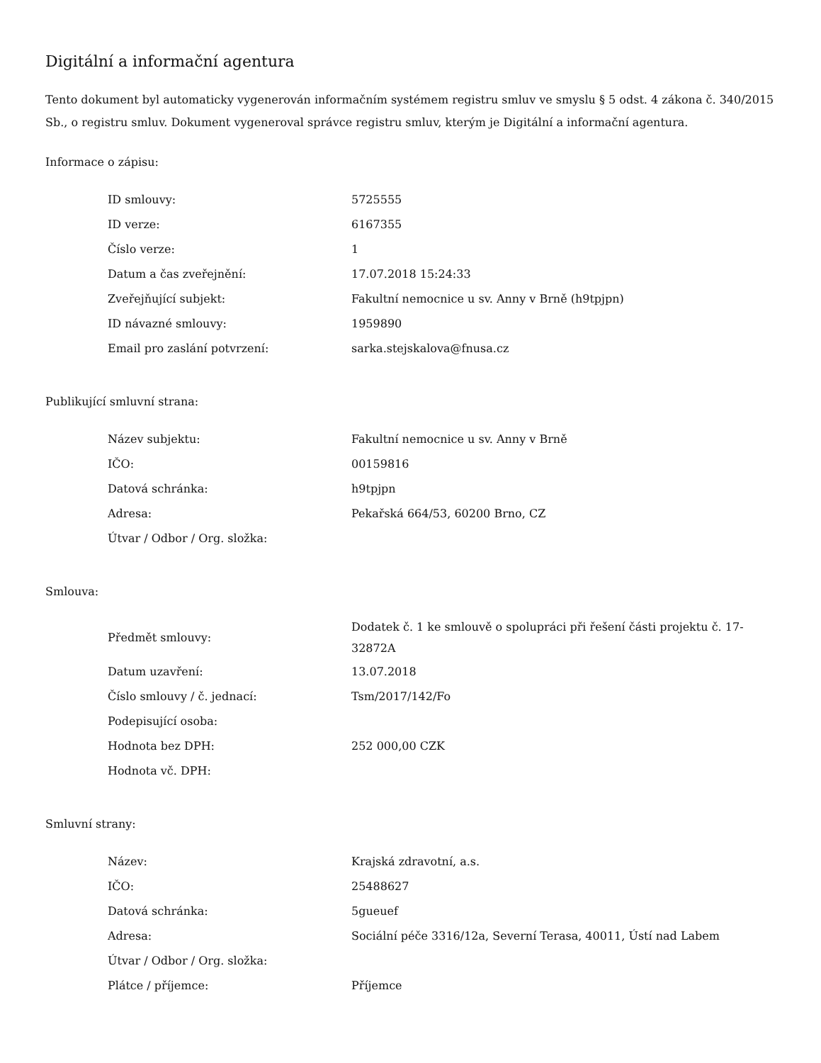Digitální a informační agentura
Tento dokument byl automaticky vygenerován informačním systémem registru smluv ve smyslu § 5 odst. 4 zákona č. 340/2015 Sb., o registru smluv. Dokument vygeneroval správce registru smluv, kterým je Digitální a informační agentura.
Informace o zápisu:
| ID smlouvy: | 5725555 |
| ID verze: | 6167355 |
| Číslo verze: | 1 |
| Datum a čas zveřejnění: | 17.07.2018 15:24:33 |
| Zveřejňující subjekt: | Fakultní nemocnice u sv. Anny v Brně (h9tpjpn) |
| ID návazné smlouvy: | 1959890 |
| Email pro zaslání potvrzení: | sarka.stejskalova@fnusa.cz |
Publikující smluvní strana:
| Název subjektu: | Fakultní nemocnice u sv. Anny v Brně |
| IČO: | 00159816 |
| Datová schránka: | h9tpjpn |
| Adresa: | Pekařská 664/53, 60200 Brno, CZ |
| Útvar / Odbor / Org. složka: | |
Smlouva:
| Předmět smlouvy: | Dodatek č. 1 ke smlouvě o spolupráci při řešení části projektu č. 17-32872A |
| Datum uzavření: | 13.07.2018 |
| Číslo smlouvy / č. jednací: | Tsm/2017/142/Fo |
| Podepisující osoba: | |
| Hodnota bez DPH: | 252 000,00 CZK |
| Hodnota vč. DPH: | |
Smluvní strany:
| Název: | Krajská zdravotní, a.s. |
| IČO: | 25488627 |
| Datová schránka: | 5gueuef |
| Adresa: | Sociální péče 3316/12a, Severní Terasa, 40011, Ústí nad Labem |
| Útvar / Odbor / Org. složka: | |
| Plátce / příjemce: | Příjemce |